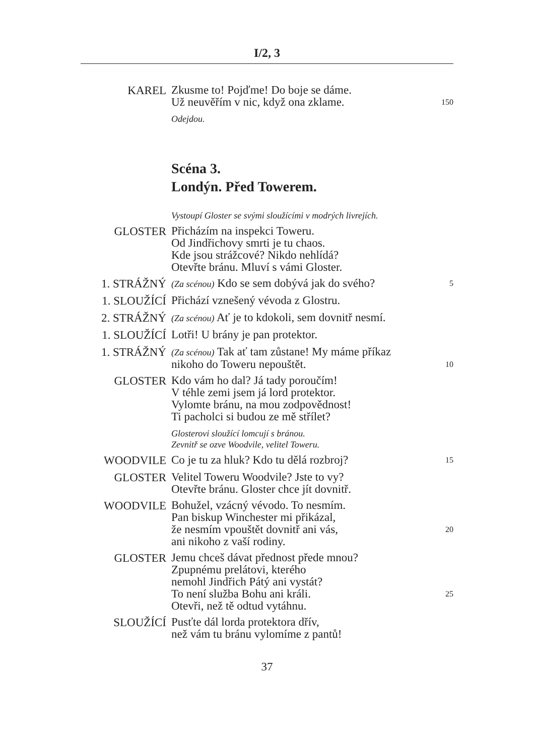I/2, 3
KAREL
Zkusme to! Pojďme! Do boje se dáme.
Už neuvěřím v nic, když ona zklame. 150
Odejdou.
Scéna 3.
Londýn. Před Towerem.
Vystoupí Gloster se svými sloužícími v modrých livrejích.
GLOSTER
Přicházím na inspekci Toweru.
Od Jindřichovy smrti je tu chaos.
Kde jsou strážcové? Nikdo nehlídá?
Otevřte bránu. Mluví s vámi Gloster.
1. STRÁŽNÝ
(Za scénou) Kdo se sem dobývá jak do svého? 5
1. SLOUŽÍCÍ
Přichází vznešený vévoda z Glostru.
2. STRÁŽNÝ
(Za scénou) Ať je to kdokoli, sem dovnitř nesmí.
1. SLOUŽÍCÍ
Lotři! U brány je pan protektor.
1. STRÁŽNÝ
(Za scénou) Tak ať tam zůstane! My máme příkaz
nikoho do Toweru nepouštět. 10
GLOSTER
Kdo vám ho dal? Já tady poroučím!
V téhle zemi jsem já lord protektor.
Vylomte bránu, na mou zodpovědnost!
Ti pacholci si budou ze mě střílet?
Glosterovi sloužící lomcují s bránou.
Zevnitř se ozve Woodvile, velitel Toweru.
WOODVILE
Co je tu za hluk? Kdo tu dělá rozbroj? 15
GLOSTER
Velitel Toweru Woodvile? Jste to vy?
Otevřte bránu. Gloster chce jít dovnitř.
WOODVILE
Bohužel, vzácný vévodo. To nesmím.
Pan biskup Winchester mi přikázal,
že nesmím vpouštět dovnitř ani vás, 20
ani nikoho z vaší rodiny.
GLOSTER
Jemu chceš dávat přednost přede mnou?
Zpupnému prelátovi, kterého
nemohl Jindřich Pátý ani vystát?
To není služba Bohu ani králi. 25
Otevři, než tě odtud vytáhnu.
SLOUŽÍCÍ
Pusťte dál lorda protektora dřív,
než vám tu bránu vylomíme z pantů!
37